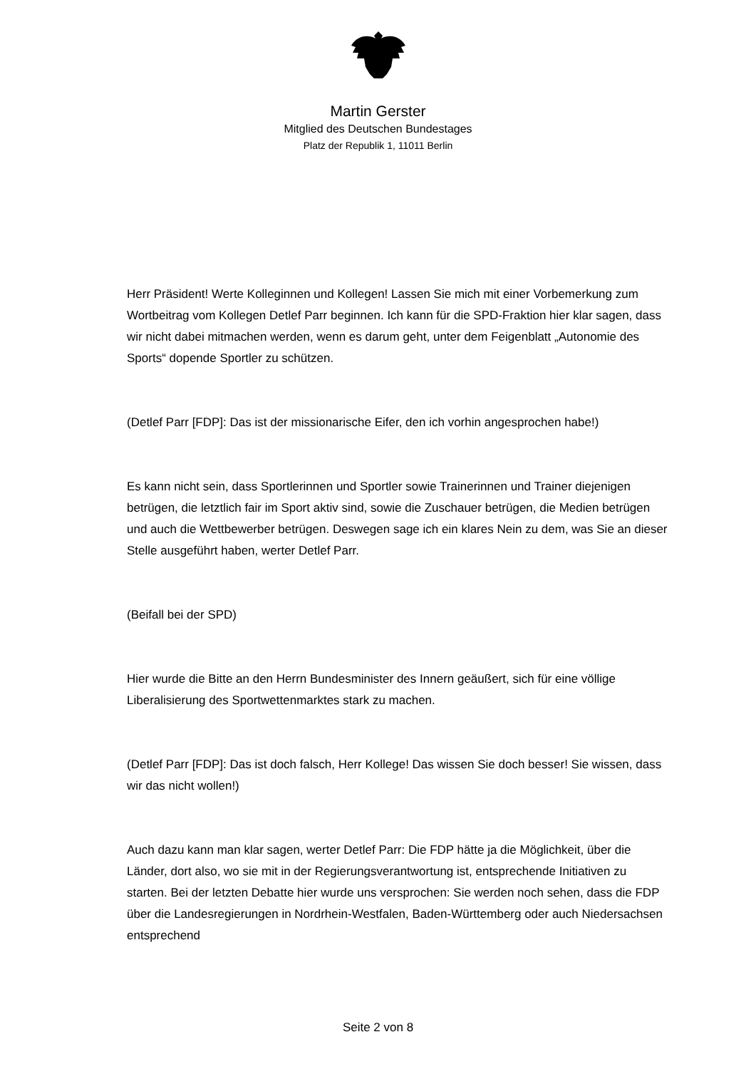Martin Gerster
Mitglied des Deutschen Bundestages
Platz der Republik 1, 11011 Berlin
Herr Präsident! Werte Kolleginnen und Kollegen! Lassen Sie mich mit einer Vorbemerkung zum Wortbeitrag vom Kollegen Detlef Parr beginnen. Ich kann für die SPD-Fraktion hier klar sagen, dass wir nicht dabei mitmachen werden, wenn es darum geht, unter dem Feigenblatt „Autonomie des Sports“ dopende Sportler zu schützen.
(Detlef Parr [FDP]: Das ist der missionarische Eifer, den ich vorhin angesprochen habe!)
Es kann nicht sein, dass Sportlerinnen und Sportler sowie Trainerinnen und Trainer diejenigen betrügen, die letztlich fair im Sport aktiv sind, sowie die Zuschauer betrügen, die Medien betrügen und auch die Wettbewerber betrügen. Deswegen sage ich ein klares Nein zu dem, was Sie an dieser Stelle ausgeführt haben, werter Detlef Parr.
(Beifall bei der SPD)
Hier wurde die Bitte an den Herrn Bundesminister des Innern geäußert, sich für eine völlige Liberalisierung des Sportwettenmarktes stark zu machen.
(Detlef Parr [FDP]: Das ist doch falsch, Herr Kollege! Das wissen Sie doch besser! Sie wissen, dass wir das nicht wollen!)
Auch dazu kann man klar sagen, werter Detlef Parr: Die FDP hätte ja die Möglichkeit, über die Länder, dort also, wo sie mit in der Regierungsverantwortung ist, entsprechende Initiativen zu starten. Bei der letzten Debatte hier wurde uns versprochen: Sie werden noch sehen, dass die FDP über die Landesregierungen in Nordrhein-Westfalen, Baden-Württemberg oder auch Niedersachsen entsprechend
Seite 2 von 8